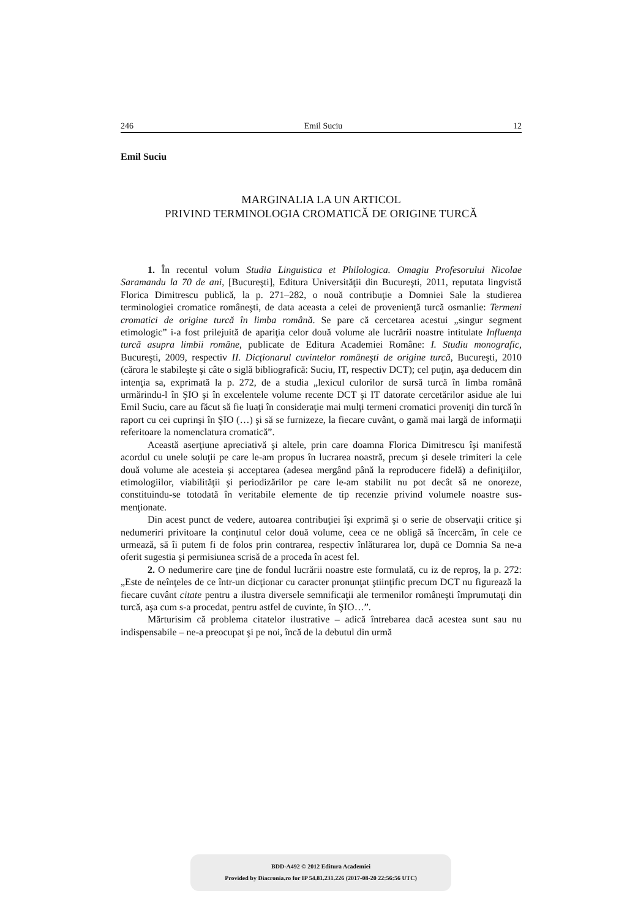246 Emil Suciu 12
Emil Suciu
MARGINALIA LA UN ARTICOL
PRIVIND TERMINOLOGIA CROMATICĂ DE ORIGINE TURCĂ
1. În recentul volum Studia Linguistica et Philologica. Omagiu Profesorului Nicolae Saramandu la 70 de ani, [Bucureşti], Editura Universităţii din Bucureşti, 2011, reputata lingvistă Florica Dimitrescu publică, la p. 271–282, o nouă contribuţie a Domniei Sale la studierea terminologiei cromatice româneşti, de data aceasta a celei de provenienţă turcă osmanlie: Termeni cromatici de origine turcă în limba română. Se pare că cercetarea acestui „singur segment etimologic” i-a fost prilejuită de apariţia celor două volume ale lucrării noastre intitulate Influenţa turcă asupra limbii române, publicate de Editura Academiei Române: I. Studiu monografic, Bucureşti, 2009, respectiv II. Dicţionarul cuvintelor româneşti de origine turcă, Bucureşti, 2010 (cărora le stabileşte şi câte o siglă bibliografică: Suciu, IT, respectiv DCT); cel puţin, aşa deducem din intenţia sa, exprimată la p. 272, de a studia „lexicul culorilor de sursă turcă în limba română urmărindu-l în ŞIO şi în excelentele volume recente DCT şi IT datorate cercetărilor asidue ale lui Emil Suciu, care au făcut să fie luaţi în consideraţie mai mulţi termeni cromatici proveniţi din turcă în raport cu cei cuprinşi în ŞIO (…) şi să se furnizeze, la fiecare cuvânt, o gamă mai largă de informaţii referitoare la nomenclatura cromatică”.
Această aserţiune apreciativă şi altele, prin care doamna Florica Dimitrescu îşi manifestă acordul cu unele soluţii pe care le-am propus în lucrarea noastră, precum şi desele trimiteri la cele două volume ale acesteia şi acceptarea (adesea mergând până la reproducere fidelă) a definiţiilor, etimologiilor, viabilităţii şi periodizărilor pe care le-am stabilit nu pot decât să ne onoreze, constituindu-se totodată în veritabile elemente de tip recenzie privind volumele noastre sus-menţionate.
Din acest punct de vedere, autoarea contribuţiei îşi exprimă şi o serie de observaţii critice şi nedumeriri privitoare la conţinutul celor două volume, ceea ce ne obligă să încercăm, în cele ce urmează, să îi putem fi de folos prin contrarea, respectiv înlăturarea lor, după ce Domnia Sa ne-a oferit sugestia şi permisiunea scrisă de a proceda în acest fel.
2. O nedumerire care ţine de fondul lucrării noastre este formulată, cu iz de reproş, la p. 272: „Este de neînţeles de ce într-un dicţionar cu caracter pronunţat ştiinţific precum DCT nu figurează la fiecare cuvânt citate pentru a ilustra diversele semnificaţii ale termenilor româneşti împrumutaţi din turcă, aşa cum s-a procedat, pentru astfel de cuvinte, în ŞIO…”.
Mărturisim că problema citatelor ilustrative – adică întrebarea dacă acestea sunt sau nu indispensabile – ne-a preocupat şi pe noi, încă de la debutul din urmă
BDD-A492 © 2012 Editura Academiei
Provided by Diacronia.ro for IP 54.81.231.226 (2017-08-20 22:56:56 UTC)